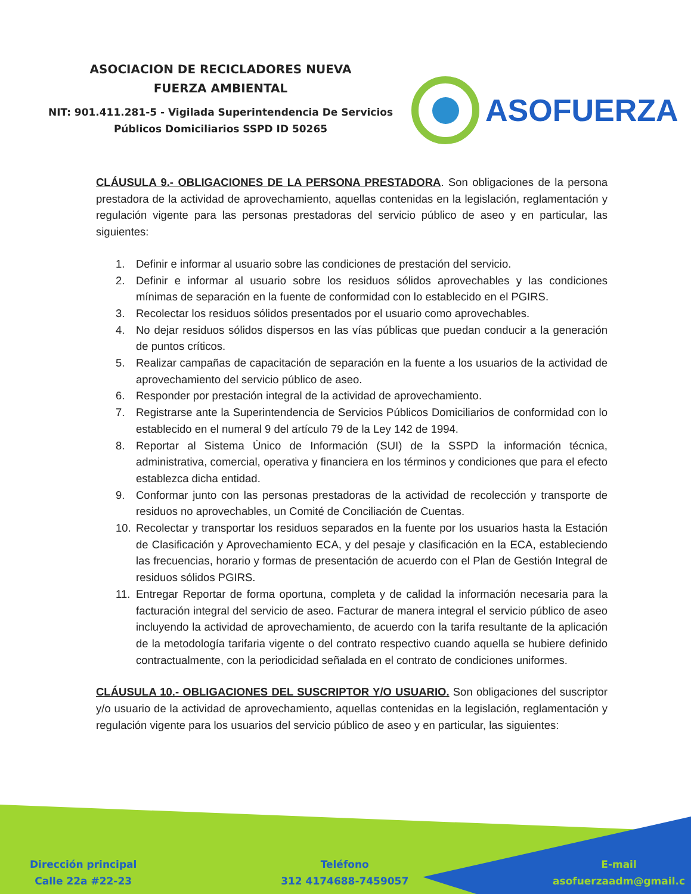ASOCIACION DE RECICLADORES NUEVA
FUERZA AMBIENTAL
NIT: 901.411.281-5 - Vigilada Superintendencia De Servicios Públicos Domiciliarios SSPD ID 50265
ASOFUERZA
CLÁUSULA 9.- OBLIGACIONES DE LA PERSONA PRESTADORA. Son obligaciones de la persona prestadora de la actividad de aprovechamiento, aquellas contenidas en la legislación, reglamentación y regulación vigente para las personas prestadoras del servicio público de aseo y en particular, las siguientes:
1. Definir e informar al usuario sobre las condiciones de prestación del servicio.
2. Definir e informar al usuario sobre los residuos sólidos aprovechables y las condiciones mínimas de separación en la fuente de conformidad con lo establecido en el PGIRS.
3. Recolectar los residuos sólidos presentados por el usuario como aprovechables.
4. No dejar residuos sólidos dispersos en las vías públicas que puedan conducir a la generación de puntos críticos.
5. Realizar campañas de capacitación de separación en la fuente a los usuarios de la actividad de aprovechamiento del servicio público de aseo.
6. Responder por prestación integral de la actividad de aprovechamiento.
7. Registrarse ante la Superintendencia de Servicios Públicos Domiciliarios de conformidad con lo establecido en el numeral 9 del artículo 79 de la Ley 142 de 1994.
8. Reportar al Sistema Único de Información (SUI) de la SSPD la información técnica, administrativa, comercial, operativa y financiera en los términos y condiciones que para el efecto establezca dicha entidad.
9. Conformar junto con las personas prestadoras de la actividad de recolección y transporte de residuos no aprovechables, un Comité de Conciliación de Cuentas.
10. Recolectar y transportar los residuos separados en la fuente por los usuarios hasta la Estación de Clasificación y Aprovechamiento ECA, y del pesaje y clasificación en la ECA, estableciendo las frecuencias, horario y formas de presentación de acuerdo con el Plan de Gestión Integral de residuos sólidos PGIRS.
11. Entregar Reportar de forma oportuna, completa y de calidad la información necesaria para la facturación integral del servicio de aseo. Facturar de manera integral el servicio público de aseo incluyendo la actividad de aprovechamiento, de acuerdo con la tarifa resultante de la aplicación de la metodología tarifaria vigente o del contrato respectivo cuando aquella se hubiere definido contractualmente, con la periodicidad señalada en el contrato de condiciones uniformes.
CLÁUSULA 10.- OBLIGACIONES DEL SUSCRIPTOR Y/O USUARIO. Son obligaciones del suscriptor y/o usuario de la actividad de aprovechamiento, aquellas contenidas en la legislación, reglamentación y regulación vigente para los usuarios del servicio público de aseo y en particular, las siguientes:
Dirección principal
Calle 22a #22-23
Teléfono
312 4174688-7459057
E-mail
asofuerzaadm@gmail.c